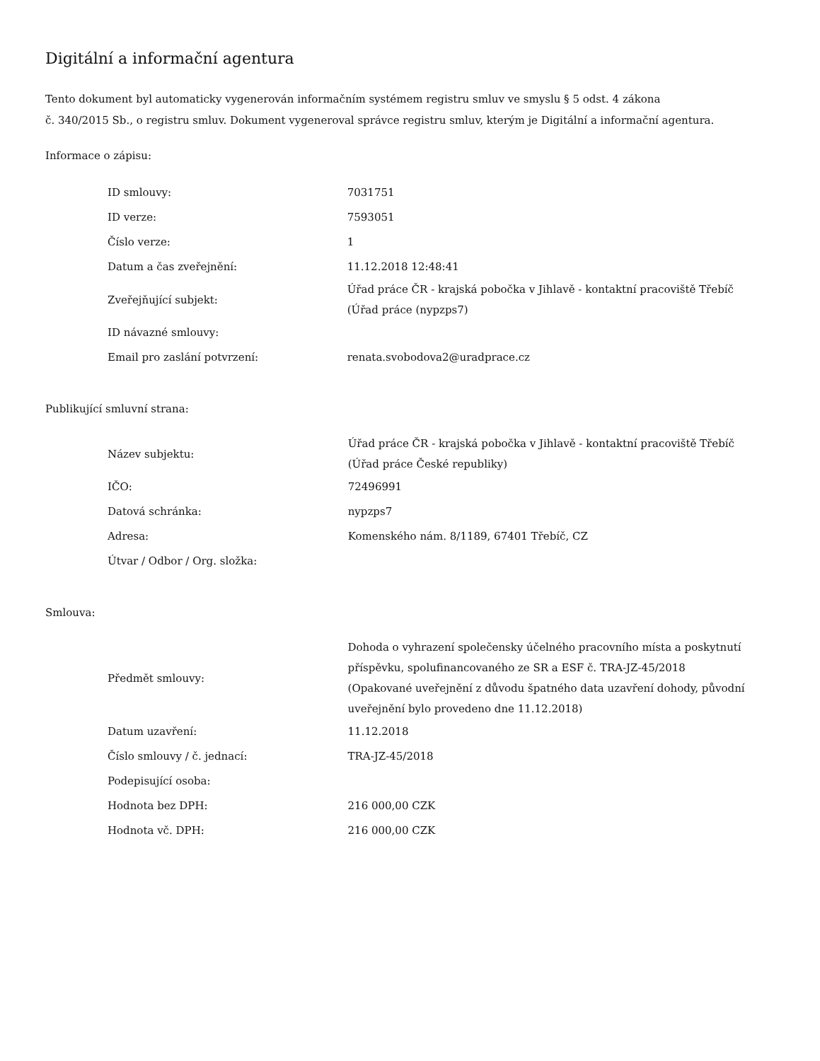Digitální a informační agentura
Tento dokument byl automaticky vygenerován informačním systémem registru smluv ve smyslu § 5 odst. 4 zákona
č. 340/2015 Sb., o registru smluv. Dokument vygeneroval správce registru smluv, kterým je Digitální a informační agentura.
Informace o zápisu:
| ID smlouvy: | 7031751 |
| ID verze: | 7593051 |
| Číslo verze: | 1 |
| Datum a čas zveřejnění: | 11.12.2018 12:48:41 |
| Zveřejňující subjekt: | Úřad práce ČR - krajská pobočka v Jihlavě - kontaktní pracoviště Třebíč (Úřad práce (nypzps7) |
| ID návazné smlouvy: | |
| Email pro zaslání potvrzení: | renata.svobodova2@uradprace.cz |
Publikující smluvní strana:
| Název subjektu: | Úřad práce ČR - krajská pobočka v Jihlavě - kontaktní pracoviště Třebíč (Úřad práce České republiky) |
| IČO: | 72496991 |
| Datová schránka: | nypzps7 |
| Adresa: | Komenského nám. 8/1189, 67401 Třebíč, CZ |
| Útvar / Odbor / Org. složka: | |
Smlouva:
| Předmět smlouvy: | Dohoda o vyhrazení společensky účelného pracovního místa a poskytnutí příspěvku, spolufinancovaného ze SR a ESF č. TRA-JZ-45/2018 (Opakované uveřejnění z důvodu špatného data uzavření dohody, původní uveřejnění bylo provedeno dne 11.12.2018) |
| Datum uzavření: | 11.12.2018 |
| Číslo smlouvy / č. jednací: | TRA-JZ-45/2018 |
| Podepisující osoba: | |
| Hodnota bez DPH: | 216 000,00 CZK |
| Hodnota vč. DPH: | 216 000,00 CZK |